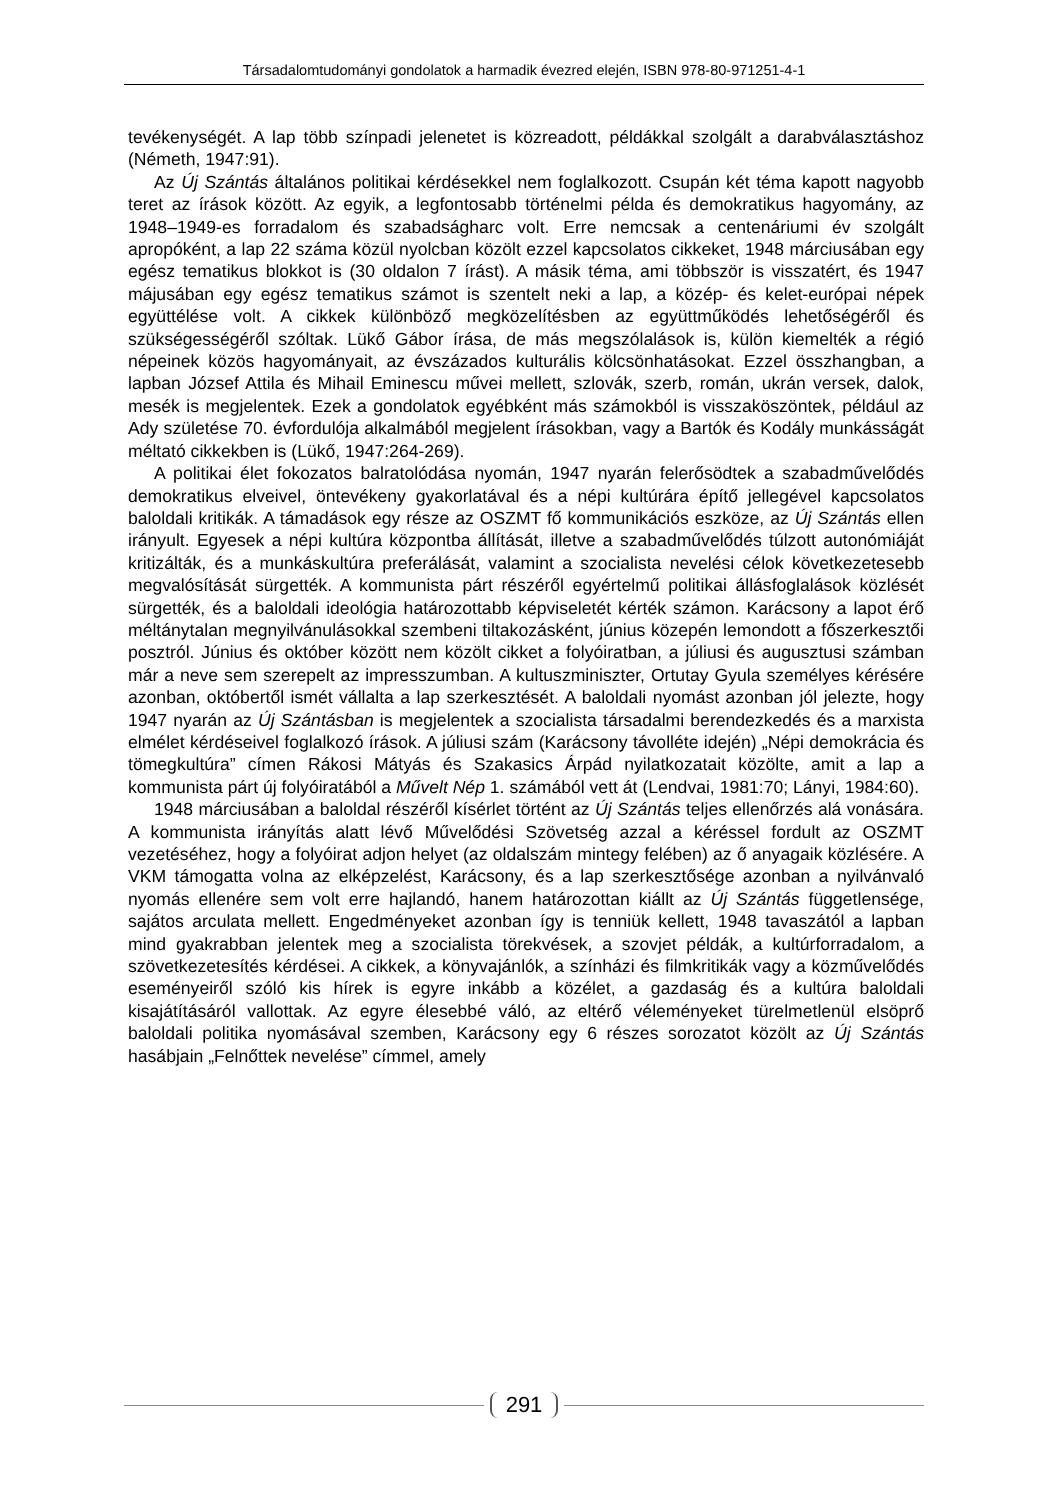Társadalomtudományi gondolatok a harmadik évezred elején, ISBN 978-80-971251-4-1
tevékenységét. A lap több színpadi jelenetet is közreadott, példákkal szolgált a darabválasztáshoz (Németh, 1947:91).
Az Új Szántás általános politikai kérdésekkel nem foglalkozott. Csupán két téma kapott nagyobb teret az írások között. Az egyik, a legfontosabb történelmi példa és demokratikus hagyomány, az 1948–1949-es forradalom és szabadságharc volt. Erre nemcsak a centenáriumi év szolgált apropóként, a lap 22 száma közül nyolcban közölt ezzel kapcsolatos cikkeket, 1948 márciusában egy egész tematikus blokkot is (30 oldalon 7 írást). A másik téma, ami többször is visszatért, és 1947 májusában egy egész tematikus számot is szentelt neki a lap, a közép- és kelet-európai népek együttélése volt. A cikkek különböző megközelítésben az együttműködés lehetőségéről és szükségességéről szóltak. Lükő Gábor írása, de más megszólalások is, külön kiemelték a régió népeinek közös hagyományait, az évszázados kulturális kölcsönhatásokat. Ezzel összhangban, a lapban József Attila és Mihail Eminescu művei mellett, szlovák, szerb, román, ukrán versek, dalok, mesék is megjelentek. Ezek a gondolatok egyébként más számokból is visszaköszöntek, például az Ady születése 70. évfordulója alkalmából megjelent írásokban, vagy a Bartók és Kodály munkásságát méltató cikkekben is (Lükő, 1947:264-269).
A politikai élet fokozatos balratolódása nyomán, 1947 nyarán felerősödtek a szabadművelődés demokratikus elveivel, öntevékeny gyakorlatával és a népi kultúrára építő jellegével kapcsolatos baloldali kritikák. A támadások egy része az OSZMT fő kommunikációs eszköze, az Új Szántás ellen irányult. Egyesek a népi kultúra központba állítását, illetve a szabadművelődés túlzott autonómiáját kritizálták, és a munkáskultúra preferálását, valamint a szocialista nevelési célok következetesebb megvalósítását sürgették. A kommunista párt részéről egyértelmű politikai állásfoglalások közlését sürgették, és a baloldali ideológia határozottabb képviseletét kérték számon. Karácsony a lapot érő méltánytalan megnyilvánulásokkal szembeni tiltakozásként, június közepén lemondott a főszerkesztői posztról. Június és október között nem közölt cikket a folyóiratban, a júliusi és augusztusi számban már a neve sem szerepelt az impresszumban. A kultuszminiszter, Ortutay Gyula személyes kérésére azonban, októbertől ismét vállalta a lap szerkesztését. A baloldali nyomást azonban jól jelezte, hogy 1947 nyarán az Új Szántásban is megjelentek a szocialista társadalmi berendezkedés és a marxista elmélet kérdéseivel foglalkozó írások. A júliusi szám (Karácsony távolléte idején) „Népi demokrácia és tömegkultúra” címen Rákosi Mátyás és Szakasics Árpád nyilatkozatait közölte, amit a lap a kommunista párt új folyóiratából a Művelt Nép 1. számából vett át (Lendvai, 1981:70; Lányi, 1984:60).
1948 márciusában a baloldal részéről kísérlet történt az Új Szántás teljes ellenőrzés alá vonására. A kommunista irányítás alatt lévő Művelődési Szövetség azzal a kéréssel fordult az OSZMT vezetéséhez, hogy a folyóirat adjon helyet (az oldalszám mintegy felében) az ő anyagaik közlésére. A VKM támogatta volna az elképzelést, Karácsony, és a lap szerkesztősége azonban a nyilvánvaló nyomás ellenére sem volt erre hajlandó, hanem határozottan kiállt az Új Szántás függetlensége, sajátos arculata mellett. Engedményeket azonban így is tenniük kellett, 1948 tavaszától a lapban mind gyakrabban jelentek meg a szocialista törekvések, a szovjet példák, a kultúrforradalom, a szövetkezetesítés kérdései. A cikkek, a könyvajánlók, a színházi és filmkritikák vagy a közművelődés eseményeiről szóló kis hírek is egyre inkább a közélet, a gazdaság és a kultúra baloldali kisajátításáról vallottak. Az egyre élesebbé váló, az eltérő véleményeket türelmetlenül elsöprő baloldali politika nyomásával szemben, Karácsony egy 6 részes sorozatot közölt az Új Szántás hasábjain „Felnőttek nevelése” címmel, amely
291